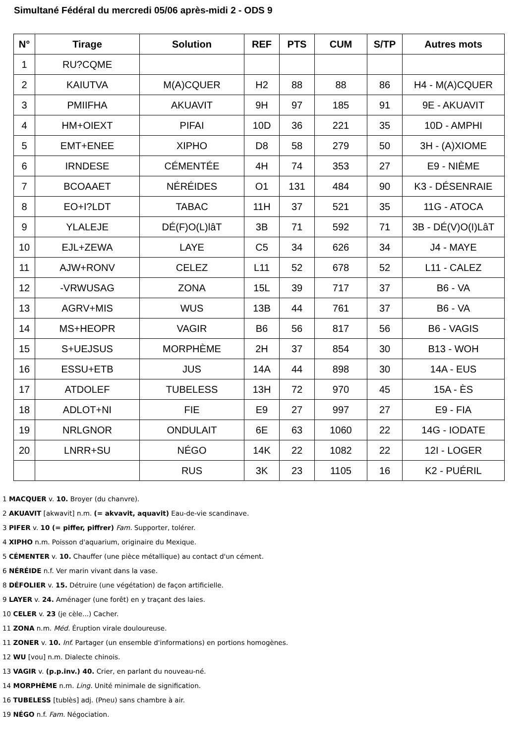Simultané Fédéral du mercredi 05/06 après-midi 2 - ODS 9
| N° | Tirage | Solution | REF | PTS | CUM | S/TP | Autres mots |
| --- | --- | --- | --- | --- | --- | --- | --- |
| 1 | RU?CQME | | | | | | |
| 2 | KAIUTVA | M(A)CQUER | H2 | 88 | 88 | 86 | H4 - M(A)CQUER |
| 3 | PMIIFHA | AKUAVIT | 9H | 97 | 185 | 91 | 9E - AKUAVIT |
| 4 | HM+OIEXT | PIFAI | 10D | 36 | 221 | 35 | 10D - AMPHI |
| 5 | EMT+ENEE | XIPHO | D8 | 58 | 279 | 50 | 3H - (A)XIOME |
| 6 | IRNDESE | CÉMENTÉE | 4H | 74 | 353 | 27 | E9 - NIÈME |
| 7 | BCOAAET | NÉRÉIDES | O1 | 131 | 484 | 90 | K3 - DÉSENRAIE |
| 8 | EO+I?LDT | TABAC | 11H | 37 | 521 | 35 | 11G - ATOCA |
| 9 | YLALEJE | DÉ(F)O(L)lâT | 3B | 71 | 592 | 71 | 3B - DÉ(V)O(I)LâT |
| 10 | EJL+ZEWA | LAYE | C5 | 34 | 626 | 34 | J4 - MAYE |
| 11 | AJW+RONV | CELEZ | L11 | 52 | 678 | 52 | L11 - CALEZ |
| 12 | -VRWUSAG | ZONA | 15L | 39 | 717 | 37 | B6 - VA |
| 13 | AGRV+MIS | WUS | 13B | 44 | 761 | 37 | B6 - VA |
| 14 | MS+HEOPR | VAGIR | B6 | 56 | 817 | 56 | B6 - VAGIS |
| 15 | S+UEJSUS | MORPHÈME | 2H | 37 | 854 | 30 | B13 - WOH |
| 16 | ESSU+ETB | JUS | 14A | 44 | 898 | 30 | 14A - EUS |
| 17 | ATDOLEF | TUBELESS | 13H | 72 | 970 | 45 | 15A - ÈS |
| 18 | ADLOT+NI | FIE | E9 | 27 | 997 | 27 | E9 - FIA |
| 19 | NRLGNOR | ONDULAIT | 6E | 63 | 1060 | 22 | 14G - IODATE |
| 20 | LNRR+SU | NÉGO | 14K | 22 | 1082 | 22 | 12I - LOGER |
| | | RUS | 3K | 23 | 1105 | 16 | K2 - PUÉRIL |
1 MACQUER v. 10. Broyer (du chanvre).
2 AKUAVIT [akwavit] n.m. (= akvavit, aquavit) Eau-de-vie scandinave.
3 PIFER v. 10 (= piffer, piffrer) Fam. Supporter, tolérer.
4 XIPHO n.m. Poisson d'aquarium, originaire du Mexique.
5 CÉMENTER v. 10. Chauffer (une pièce métallique) au contact d'un cément.
6 NÉRÉIDE n.f. Ver marin vivant dans la vase.
8 DÉFOLIER v. 15. Détruire (une végétation) de façon artificielle.
9 LAYER v. 24. Aménager (une forêt) en y traçant des laies.
10 CELER v. 23 (je cèle...) Cacher.
11 ZONA n.m. Méd. Éruption virale douloureuse.
11 ZONER v. 10. Inf. Partager (un ensemble d'informations) en portions homogènes.
12 WU [vou] n.m. Dialecte chinois.
13 VAGIR v. (p.p.inv.) 40. Crier, en parlant du nouveau-né.
14 MORPHÈME n.m. Ling. Unité minimale de signification.
16 TUBELESS [tublès] adj. (Pneu) sans chambre à air.
19 NÉGO n.f. Fam. Négociation.